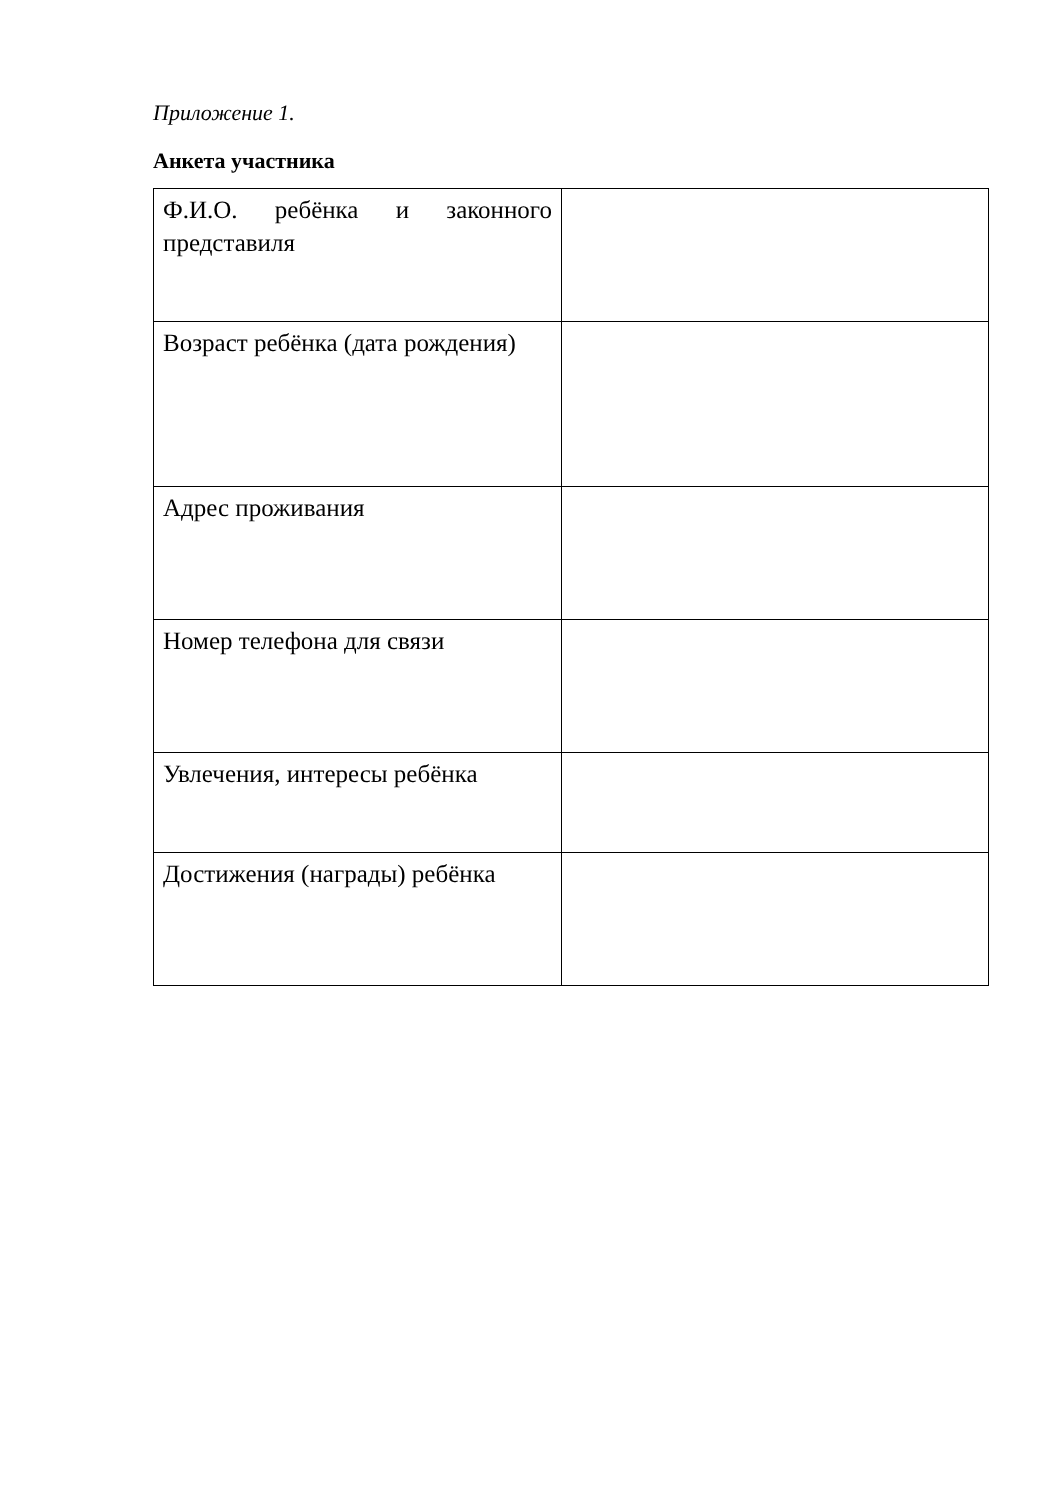Приложение 1.
Анкета участника
| Ф.И.О. ребёнка и законного представиля | |
| Возраст ребёнка (дата рождения) | |
| Адрес проживания | |
| Номер телефона для связи | |
| Увлечения, интересы ребёнка | |
| Достижения (награды) ребёнка | |